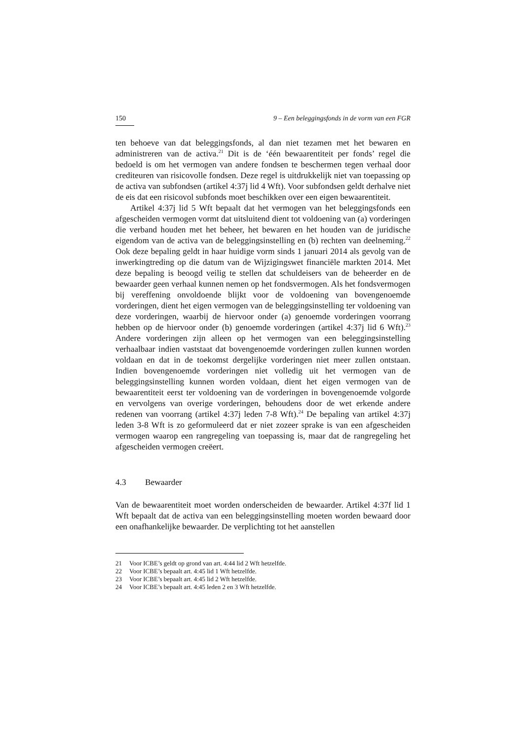150 9 – Een beleggingsfonds in de vorm van een FGR
ten behoeve van dat beleggingsfonds, al dan niet tezamen met het bewaren en administreren van de activa.<sup>21</sup> Dit is de ‘één bewaarentiteit per fonds’ regel die bedoeld is om het vermogen van andere fondsen te beschermen tegen verhaal door crediteuren van risicovolle fondsen. Deze regel is uitdrukkelijk niet van toepassing op de activa van subfondsen (artikel 4:37j lid 4 Wft). Voor subfondsen geldt derhalve niet de eis dat een risicovol subfonds moet beschikken over een eigen bewaarentiteit.
Artikel 4:37j lid 5 Wft bepaalt dat het vermogen van het beleggingsfonds een afgescheiden vermogen vormt dat uitsluitend dient tot voldoening van (a) vorderingen die verband houden met het beheer, het bewaren en het houden van de juridische eigendom van de activa van de beleggingsinstelling en (b) rechten van deelneming.<sup>22</sup> Ook deze bepaling geldt in haar huidige vorm sinds 1 januari 2014 als gevolg van de inwerkingtreding op die datum van de Wijzigingswet financiële markten 2014. Met deze bepaling is beoogd veilig te stellen dat schuldeisers van de beheerder en de bewaarder geen verhaal kunnen nemen op het fondsvermogen. Als het fondsvermogen bij vereffening onvoldoende blijkt voor de voldoening van bovengenoemde vorderingen, dient het eigen vermogen van de beleggingsinstelling ter voldoening van deze vorderingen, waarbij de hiervoor onder (a) genoemde vorderingen voorrang hebben op de hiervoor onder (b) genoemde vorderingen (artikel 4:37j lid 6 Wft).<sup>23</sup> Andere vorderingen zijn alleen op het vermogen van een beleggingsinstelling verhaalbaar indien vaststaat dat bovengenoemde vorderingen zullen kunnen worden voldaan en dat in de toekomst dergelijke vorderingen niet meer zullen ontstaan. Indien bovengenoemde vorderingen niet volledig uit het vermogen van de beleggingsinstelling kunnen worden voldaan, dient het eigen vermogen van de bewaarentiteit eerst ter voldoening van de vorderingen in bovengenoemde volgorde en vervolgens van overige vorderingen, behoudens door de wet erkende andere redenen van voorrang (artikel 4:37j leden 7-8 Wft).<sup>24</sup> De bepaling van artikel 4:37j leden 3-8 Wft is zo geformuleerd dat er niet zozeer sprake is van een afgescheiden vermogen waarop een rangregeling van toepassing is, maar dat de rangregeling het afgescheiden vermogen creëert.
4.3 Bewaarder
Van de bewaarentiteit moet worden onderscheiden de bewaarder. Artikel 4:37f lid 1 Wft bepaalt dat de activa van een beleggingsinstelling moeten worden bewaard door een onafhankelijke bewaarder. De verplichting tot het aanstellen
21 Voor ICBE’s geldt op grond van art. 4:44 lid 2 Wft hetzelfde.
22 Voor ICBE’s bepaalt art. 4:45 lid 1 Wft hetzelfde.
23 Voor ICBE’s bepaalt art. 4:45 lid 2 Wft hetzelfde.
24 Voor ICBE’s bepaalt art. 4:45 leden 2 en 3 Wft hetzelfde.